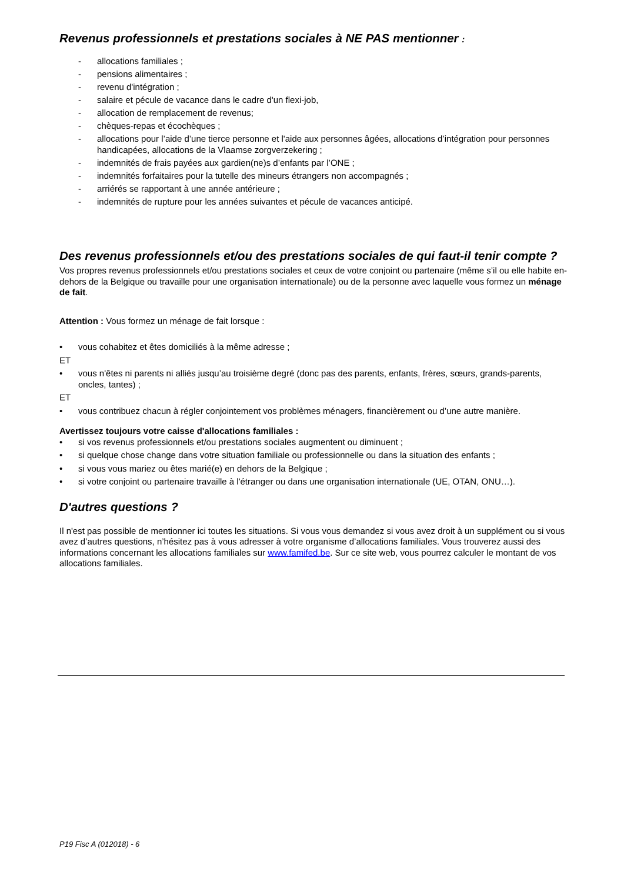Revenus professionnels et prestations sociales à NE PAS mentionner :
- allocations familiales ;
- pensions alimentaires ;
- revenu d'intégration ;
- salaire et pécule de vacance dans le cadre d'un flexi-job,
- allocation de remplacement de revenus;
- chèques-repas et écochèques ;
- allocations pour l’aide d’une tierce personne et l'aide aux personnes âgées, allocations d’intégration pour personnes handicapées, allocations de la Vlaamse zorgverzekering ;
- indemnités de frais payées aux gardien(ne)s d’enfants par l’ONE ;
- indemnités forfaitaires pour la tutelle des mineurs étrangers non accompagnés ;
- arriérés se rapportant à une année antérieure ;
- indemnités de rupture pour les années suivantes et pécule de vacances anticipé.
Des revenus professionnels et/ou des prestations sociales de qui faut-il tenir compte ?
Vos propres revenus professionnels et/ou prestations sociales et ceux de votre conjoint ou partenaire (même s’il ou elle habite en-dehors de la Belgique ou travaille pour une organisation internationale) ou de la personne avec laquelle vous formez un ménage de fait.
Attention : Vous formez un ménage de fait lorsque :
• vous cohabitez et êtes domiciliés à la même adresse ;
ET
• vous n'êtes ni parents ni alliés jusqu’au troisième degré (donc pas des parents, enfants, frères, sœurs, grands-parents, oncles, tantes) ;
ET
• vous contribuez chacun à régler conjointement vos problèmes ménagers, financièrement ou d’une autre manière.
Avertissez toujours votre caisse d'allocations familiales :
• si vos revenus professionnels et/ou prestations sociales augmentent ou diminuent ;
• si quelque chose change dans votre situation familiale ou professionnelle ou dans la situation des enfants ;
• si vous vous mariez ou êtes marié(e) en dehors de la Belgique ;
• si votre conjoint ou partenaire travaille à l'étranger ou dans une organisation internationale (UE, OTAN, ONU…).
D'autres questions ?
Il n'est pas possible de mentionner ici toutes les situations. Si vous vous demandez si vous avez droit à un supplément ou si vous avez d’autres questions, n’hésitez pas à vous adresser à votre organisme d’allocations familiales. Vous trouverez aussi des informations concernant les allocations familiales sur www.famifed.be. Sur ce site web, vous pourrez calculer le montant de vos allocations familiales.
P19 Fisc A (012018) - 6